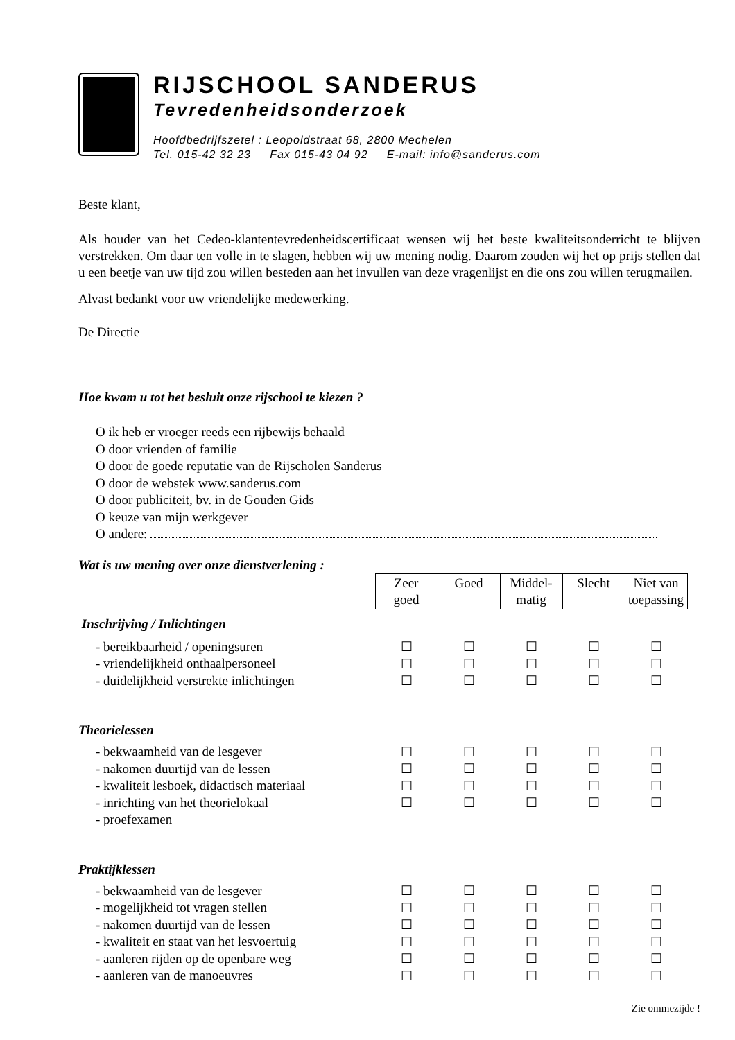RIJSCHOOL SANDERUS
Tevredenheidsonderzoek
Hoofdbedrijfszetel : Leopoldstraat 68, 2800 Mechelen
Tel. 015-42 32 23 Fax 015-43 04 92 E-mail: info@sanderus.com
Beste klant,
Als houder van het Cedeo-klantentevredenheidscertificaat wensen wij het beste kwaliteitsonderricht te blijven verstrekken. Om daar ten volle in te slagen, hebben wij uw mening nodig. Daarom zouden wij het op prijs stellen dat u een beetje van uw tijd zou willen besteden aan het invullen van deze vragenlijst en die ons zou willen terugmailen.
Alvast bedankt voor uw vriendelijke medewerking.
De Directie
Hoe kwam u tot het besluit onze rijschool te kiezen ?
O ik heb er vroeger reeds een rijbewijs behaald
O door vrienden of familie
O door de goede reputatie van de Rijscholen Sanderus
O door de webstek www.sanderus.com
O door publiciteit, bv. in de Gouden Gids
O keuze van mijn werkgever
O andere:
Wat is uw mening over onze dienstverlening :
| | Zeer goed | Goed | Middel- matig | Slecht | Niet van toepassing |
| Inschrijving / Inlichtingen | | | | | |
| - bereikbaarheid / openingsuren | ☐ | ☐ | ☐ | ☐ | ☐ |
| - vriendelijkheid onthaalpersoneel | ☐ | ☐ | ☐ | ☐ | ☐ |
| - duidelijkheid verstrekte inlichtingen | ☐ | ☐ | ☐ | ☐ | ☐ |
| Theorielessen | | | | | |
| - bekwaamheid van de lesgever | ☐ | ☐ | ☐ | ☐ | ☐ |
| - nakomen duurtijd van de lessen | ☐ | ☐ | ☐ | ☐ | ☐ |
| - kwaliteit lesboek, didactisch materiaal | ☐ | ☐ | ☐ | ☐ | ☐ |
| - inrichting van het theorielokaal | ☐ | ☐ | ☐ | ☐ | ☐ |
| - proefexamen | | | | | |
| Praktijklessen | | | | | |
| - bekwaamheid van de lesgever | ☐ | ☐ | ☐ | ☐ | ☐ |
| - mogelijkheid tot vragen stellen | ☐ | ☐ | ☐ | ☐ | ☐ |
| - nakomen duurtijd van de lessen | ☐ | ☐ | ☐ | ☐ | ☐ |
| - kwaliteit en staat van het lesvoertuig | ☐ | ☐ | ☐ | ☐ | ☐ |
| - aanleren rijden op de openbare weg | ☐ | ☐ | ☐ | ☐ | ☐ |
| - aanleren van de manoeuvres | ☐ | ☐ | ☐ | ☐ | ☐ |
Zie ommezijde !